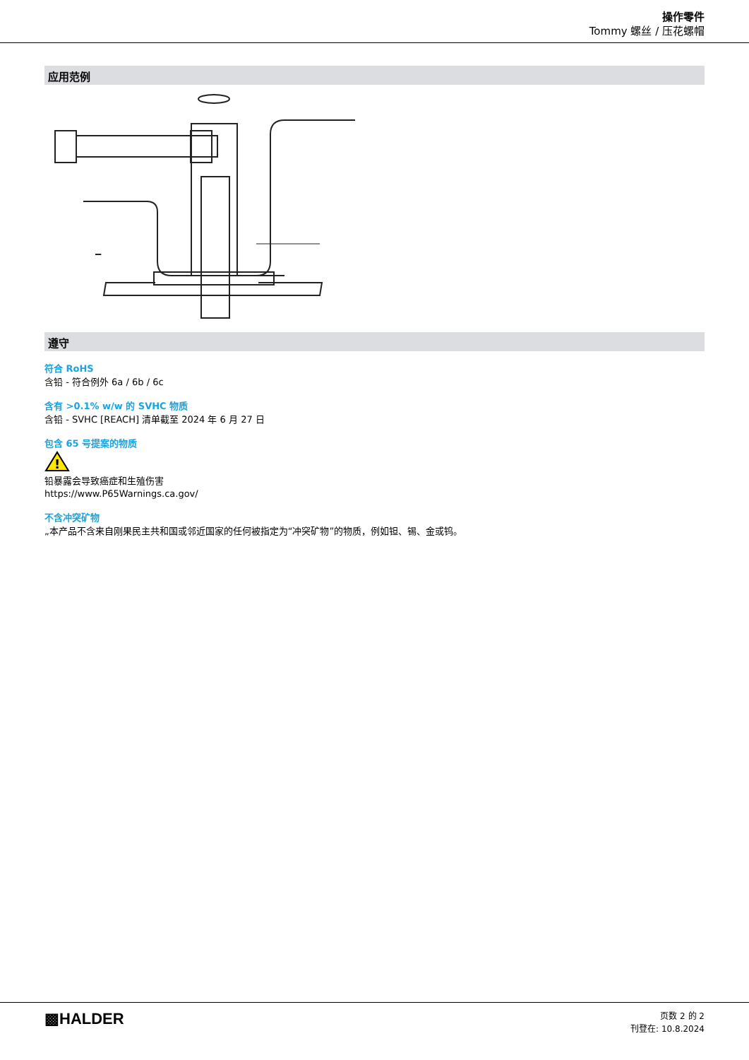操作零件
Tommy 螺丝 / 压花螺帽
应用范例
遵守
符合 RoHS
含铅 - 符合例外 6a / 6b / 6c
含有 >0.1% w/w 的 SVHC 物质
含铅 - SVHC [REACH] 清单截至 2024 年 6 月 27 日
包含 65 号提案的物质
!
铅暴露会导致癌症和生殖伤害
https://www.P65Warnings.ca.gov/
不含冲突矿物
„本产品不含来自刚果民主共和国或邻近国家的任何被指定为“冲突矿物”的物质，例如钽、锡、金或钨。
▩HALDER
页数 2 的 2
刊登在: 10.8.2024